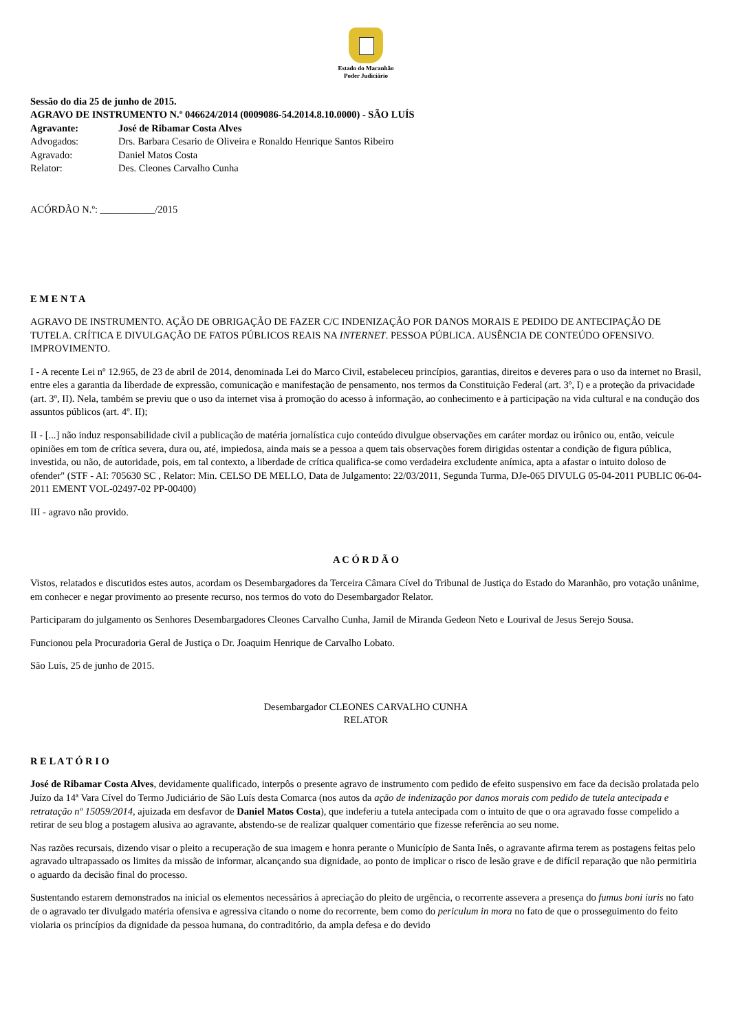Estado do Maranhão
Poder Judiciário
Sessão do dia 25 de junho de 2015.
AGRAVO DE INSTRUMENTO N.º 046624/2014 (0009086-54.2014.8.10.0000) - SÃO LUÍS
Agravante: José de Ribamar Costa Alves
Advogados: Drs. Barbara Cesario de Oliveira e Ronaldo Henrique Santos Ribeiro
Agravado: Daniel Matos Costa
Relator: Des. Cleones Carvalho Cunha
ACÓRDÃO N.º: ___________/2015
E M E N T A
AGRAVO DE INSTRUMENTO. AÇÃO DE OBRIGAÇÃO DE FAZER C/C INDENIZAÇÃO POR DANOS MORAIS E PEDIDO DE ANTECIPAÇÃO DE TUTELA. CRÍTICA E DIVULGAÇÃO DE FATOS PÚBLICOS REAIS NA INTERNET. PESSOA PÚBLICA. AUSÊNCIA DE CONTEÚDO OFENSIVO. IMPROVIMENTO.
I - A recente Lei nº 12.965, de 23 de abril de 2014, denominada Lei do Marco Civil, estabeleceu princípios, garantias, direitos e deveres para o uso da internet no Brasil, entre eles a garantia da liberdade de expressão, comunicação e manifestação de pensamento, nos termos da Constituição Federal (art. 3º, I) e a proteção da privacidade (art. 3º, II). Nela, também se previu que o uso da internet visa à promoção do acesso à informação, ao conhecimento e à participação na vida cultural e na condução dos assuntos públicos (art. 4º. II);
II - [...] não induz responsabilidade civil a publicação de matéria jornalística cujo conteúdo divulgue observações em caráter mordaz ou irônico ou, então, veicule opiniões em tom de crítica severa, dura ou, até, impiedosa, ainda mais se a pessoa a quem tais observações forem dirigidas ostentar a condição de figura pública, investida, ou não, de autoridade, pois, em tal contexto, a liberdade de crítica qualifica-se como verdadeira excludente anímica, apta a afastar o intuito doloso de ofender" (STF - AI: 705630 SC , Relator: Min. CELSO DE MELLO, Data de Julgamento: 22/03/2011, Segunda Turma, DJe-065 DIVULG 05-04-2011 PUBLIC 06-04-2011 EMENT VOL-02497-02 PP-00400)
III - agravo não provido.
A C Ó R D Ã O
Vistos, relatados e discutidos estes autos, acordam os Desembargadores da Terceira Câmara Cível do Tribunal de Justiça do Estado do Maranhão, pro votação unânime, em conhecer e negar provimento ao presente recurso, nos termos do voto do Desembargador Relator.
Participaram do julgamento os Senhores Desembargadores Cleones Carvalho Cunha, Jamil de Miranda Gedeon Neto e Lourival de Jesus Serejo Sousa.
Funcionou pela Procuradoria Geral de Justiça o Dr. Joaquim Henrique de Carvalho Lobato.
São Luís, 25 de junho de 2015.
Desembargador CLEONES CARVALHO CUNHA
RELATOR
R E L A T Ó R I O
José de Ribamar Costa Alves, devidamente qualificado, interpôs o presente agravo de instrumento com pedido de efeito suspensivo em face da decisão prolatada pelo Juízo da 14ª Vara Cível do Termo Judiciário de São Luís desta Comarca (nos autos da ação de indenização por danos morais com pedido de tutela antecipada e retratação nº 15059/2014, ajuizada em desfavor de Daniel Matos Costa), que indeferiu a tutela antecipada com o intuito de que o ora agravado fosse compelido a retirar de seu blog a postagem alusiva ao agravante, abstendo-se de realizar qualquer comentário que fizesse referência ao seu nome.
Nas razões recursais, dizendo visar o pleito a recuperação de sua imagem e honra perante o Município de Santa Inês, o agravante afirma terem as postagens feitas pelo agravado ultrapassado os limites da missão de informar, alcançando sua dignidade, ao ponto de implicar o risco de lesão grave e de difícil reparação que não permitiria o aguardo da decisão final do processo.
Sustentando estarem demonstrados na inicial os elementos necessários à apreciação do pleito de urgência, o recorrente assevera a presença do fumus boni iuris no fato de o agravado ter divulgado matéria ofensiva e agressiva citando o nome do recorrente, bem como do periculum in mora no fato de que o prosseguimento do feito violaria os princípios da dignidade da pessoa humana, do contraditório, da ampla defesa e do devido